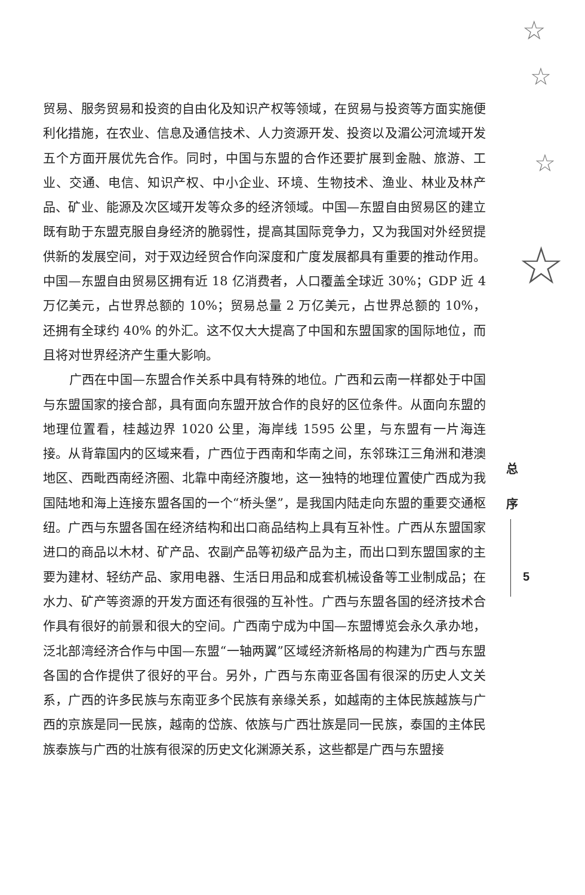☆
☆
☆
☆
贸易、服务贸易和投资的自由化及知识产权等领域，在贸易与投资等方面实施便利化措施，在农业、信息及通信技术、人力资源开发、投资以及湄公河流域开发五个方面开展优先合作。同时，中国与东盟的合作还要扩展到金融、旅游、工业、交通、电信、知识产权、中小企业、环境、生物技术、渔业、林业及林产品、矿业、能源及次区域开发等众多的经济领域。中国—东盟自由贸易区的建立既有助于东盟克服自身经济的脆弱性，提高其国际竞争力，又为我国对外经贸提供新的发展空间，对于双边经贸合作向深度和广度发展都具有重要的推动作用。中国—东盟自由贸易区拥有近 18 亿消费者，人口覆盖全球近 30%；GDP 近 4 万亿美元，占世界总额的 10%；贸易总量 2 万亿美元，占世界总额的 10%，还拥有全球约 40% 的外汇。这不仅大大提高了中国和东盟国家的国际地位，而且将对世界经济产生重大影响。
广西在中国—东盟合作关系中具有特殊的地位。广西和云南一样都处于中国与东盟国家的接合部，具有面向东盟开放合作的良好的区位条件。从面向东盟的地理位置看，桂越边界 1020 公里，海岸线 1595 公里，与东盟有一片海连接。从背靠国内的区域来看，广西位于西南和华南之间，东邻珠江三角洲和港澳地区、西毗西南经济圈、北靠中南经济腹地，这一独特的地理位置使广西成为我国陆地和海上连接东盟各国的一个“桥头堡”，是我国内陆走向东盟的重要交通枢纽。广西与东盟各国在经济结构和出口商品结构上具有互补性。广西从东盟国家进口的商品以木材、矿产品、农副产品等初级产品为主，而出口到东盟国家的主要为建材、轻纺产品、家用电器、生活日用品和成套机械设备等工业制成品；在水力、矿产等资源的开发方面还有很强的互补性。广西与东盟各国的经济技术合作具有很好的前景和很大的空间。广西南宁成为中国—东盟博览会永久承办地，泛北部湾经济合作与中国—东盟“一轴两翼”区域经济新格局的构建为广西与东盟各国的合作提供了很好的平台。另外，广西与东南亚各国有很深的历史人文关系，广西的许多民族与东南亚多个民族有亲缘关系，如越南的主体民族越族与广西的京族是同一民族，越南的岱族、侬族与广西壮族是同一民族，泰国的主体民族泰族与广西的壮族有很深的历史文化渊源关系，这些都是广西与东盟接
总
序
5